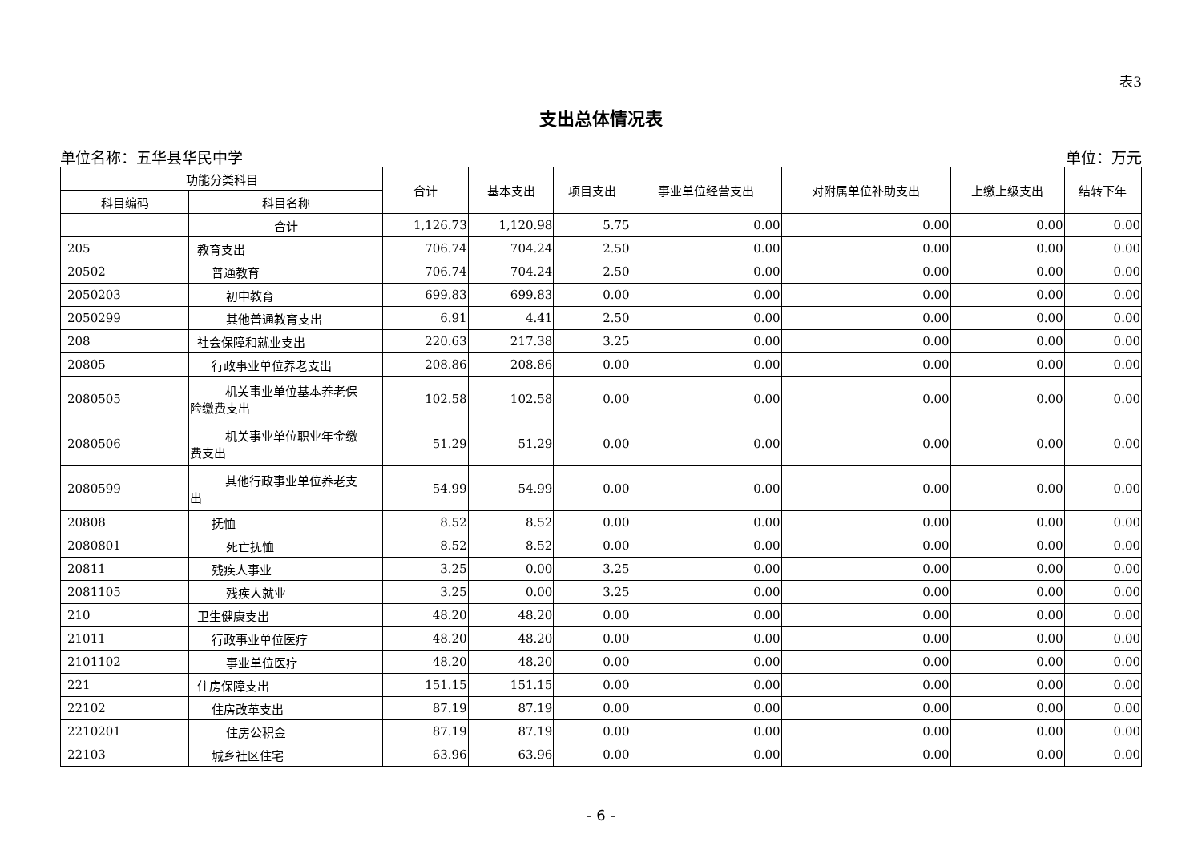表3
支出总体情况表
单位名称：五华县华民中学 单位：万元
| 功能分类科目 | | 合计 | 基本支出 | 项目支出 | 事业单位经营支出 | 对附属单位补助支出 | 上缴上级支出 | 结转下年 |
| --- | --- | --- | --- | --- | --- | --- | --- | --- |
| 科目编码 | 科目名称 | | | | | | | |
| | 合计 | 1,126.73 | 1,120.98 | 5.75 | 0.00 | 0.00 | 0.00 | 0.00 |
| 205 | 教育支出 | 706.74 | 704.24 | 2.50 | 0.00 | 0.00 | 0.00 | 0.00 |
| 20502 | 普通教育 | 706.74 | 704.24 | 2.50 | 0.00 | 0.00 | 0.00 | 0.00 |
| 2050203 | 初中教育 | 699.83 | 699.83 | 0.00 | 0.00 | 0.00 | 0.00 | 0.00 |
| 2050299 | 其他普通教育支出 | 6.91 | 4.41 | 2.50 | 0.00 | 0.00 | 0.00 | 0.00 |
| 208 | 社会保障和就业支出 | 220.63 | 217.38 | 3.25 | 0.00 | 0.00 | 0.00 | 0.00 |
| 20805 | 行政事业单位养老支出 | 208.86 | 208.86 | 0.00 | 0.00 | 0.00 | 0.00 | 0.00 |
| 2080505 | 机关事业单位基本养老保 险缴费支出 | 102.58 | 102.58 | 0.00 | 0.00 | 0.00 | 0.00 | 0.00 |
| 2080506 | 机关事业单位职业年金缴 费支出 | 51.29 | 51.29 | 0.00 | 0.00 | 0.00 | 0.00 | 0.00 |
| 2080599 | 其他行政事业单位养老支 出 | 54.99 | 54.99 | 0.00 | 0.00 | 0.00 | 0.00 | 0.00 |
| 20808 | 抚恤 | 8.52 | 8.52 | 0.00 | 0.00 | 0.00 | 0.00 | 0.00 |
| 2080801 | 死亡抚恤 | 8.52 | 8.52 | 0.00 | 0.00 | 0.00 | 0.00 | 0.00 |
| 20811 | 残疾人事业 | 3.25 | 0.00 | 3.25 | 0.00 | 0.00 | 0.00 | 0.00 |
| 2081105 | 残疾人就业 | 3.25 | 0.00 | 3.25 | 0.00 | 0.00 | 0.00 | 0.00 |
| 210 | 卫生健康支出 | 48.20 | 48.20 | 0.00 | 0.00 | 0.00 | 0.00 | 0.00 |
| 21011 | 行政事业单位医疗 | 48.20 | 48.20 | 0.00 | 0.00 | 0.00 | 0.00 | 0.00 |
| 2101102 | 事业单位医疗 | 48.20 | 48.20 | 0.00 | 0.00 | 0.00 | 0.00 | 0.00 |
| 221 | 住房保障支出 | 151.15 | 151.15 | 0.00 | 0.00 | 0.00 | 0.00 | 0.00 |
| 22102 | 住房改革支出 | 87.19 | 87.19 | 0.00 | 0.00 | 0.00 | 0.00 | 0.00 |
| 2210201 | 住房公积金 | 87.19 | 87.19 | 0.00 | 0.00 | 0.00 | 0.00 | 0.00 |
| 22103 | 城乡社区住宅 | 63.96 | 63.96 | 0.00 | 0.00 | 0.00 | 0.00 | 0.00 |
- 6 -